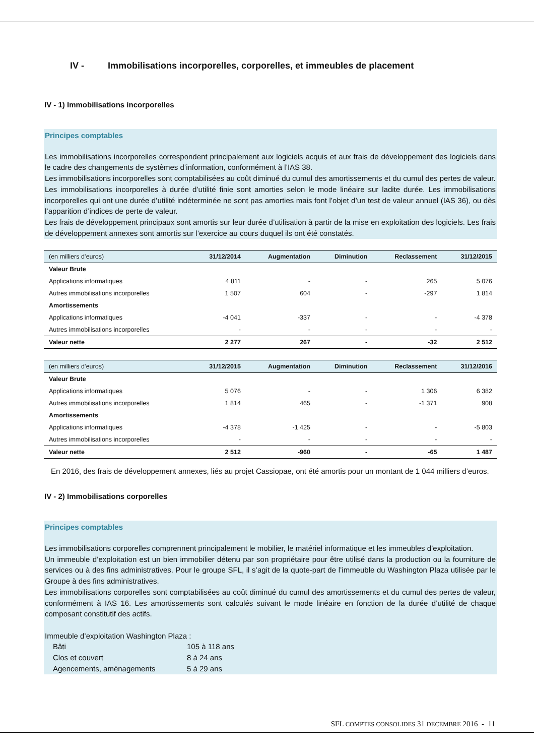IV - Immobilisations incorporelles, corporelles, et immeubles de placement
IV - 1) Immobilisations incorporelles
Principes comptables
Les immobilisations incorporelles correspondent principalement aux logiciels acquis et aux frais de développement des logiciels dans le cadre des changements de systèmes d’information, conformément à l’IAS 38.
Les immobilisations incorporelles sont comptabilisées au coût diminué du cumul des amortissements et du cumul des pertes de valeur.
Les immobilisations incorporelles à durée d’utilité finie sont amorties selon le mode linéaire sur ladite durée. Les immobilisations incorporelles qui ont une durée d’utilité indéterminée ne sont pas amorties mais font l’objet d’un test de valeur annuel (IAS 36), ou dès l’apparition d’indices de perte de valeur.
Les frais de développement principaux sont amortis sur leur durée d’utilisation à partir de la mise en exploitation des logiciels. Les frais de développement annexes sont amortis sur l’exercice au cours duquel ils ont été constatés.
| (en milliers d’euros) | 31/12/2014 | Augmentation | Diminution | Reclassement | 31/12/2015 |
| --- | --- | --- | --- | --- | --- |
| Valeur Brute | | | | | |
| Applications informatiques | 4 811 | - | - | 265 | 5 076 |
| Autres immobilisations incorporelles | 1 507 | 604 | - | -297 | 1 814 |
| Amortissements | | | | | |
| Applications informatiques | -4 041 | -337 | - | - | -4 378 |
| Autres immobilisations incorporelles | - | - | - | - | - |
| Valeur nette | 2 277 | 267 | - | -32 | 2 512 |
| (en milliers d’euros) | 31/12/2015 | Augmentation | Diminution | Reclassement | 31/12/2016 |
| --- | --- | --- | --- | --- | --- |
| Valeur Brute | | | | | |
| Applications informatiques | 5 076 | - | - | 1 306 | 6 382 |
| Autres immobilisations incorporelles | 1 814 | 465 | - | -1 371 | 908 |
| Amortissements | | | | | |
| Applications informatiques | -4 378 | -1 425 | - | - | -5 803 |
| Autres immobilisations incorporelles | - | - | - | - | - |
| Valeur nette | 2 512 | -960 | - | -65 | 1 487 |
En 2016, des frais de développement annexes, liés au projet Cassiopae, ont été amortis pour un montant de 1 044 milliers d’euros.
IV - 2) Immobilisations corporelles
Principes comptables
Les immobilisations corporelles comprennent principalement le mobilier, le matériel informatique et les immeubles d’exploitation.
Un immeuble d’exploitation est un bien immobilier détenu par son propriétaire pour être utilisé dans la production ou la fourniture de services ou à des fins administratives. Pour le groupe SFL, il s’agit de la quote-part de l’immeuble du Washington Plaza utilisée par le Groupe à des fins administratives.
Les immobilisations corporelles sont comptabilisées au coût diminué du cumul des amortissements et du cumul des pertes de valeur, conformément à IAS 16. Les amortissements sont calculés suivant le mode linéaire en fonction de la durée d’utilité de chaque composant constitutif des actifs.
Immeuble d’exploitation Washington Plaza :
Bâti 105 à 118 ans
Clos et couvert 8 à 24 ans
Agencements, aménagements 5 à 29 ans
SFL COMPTES CONSOLIDES 31 DECEMBRE 2016 - 11